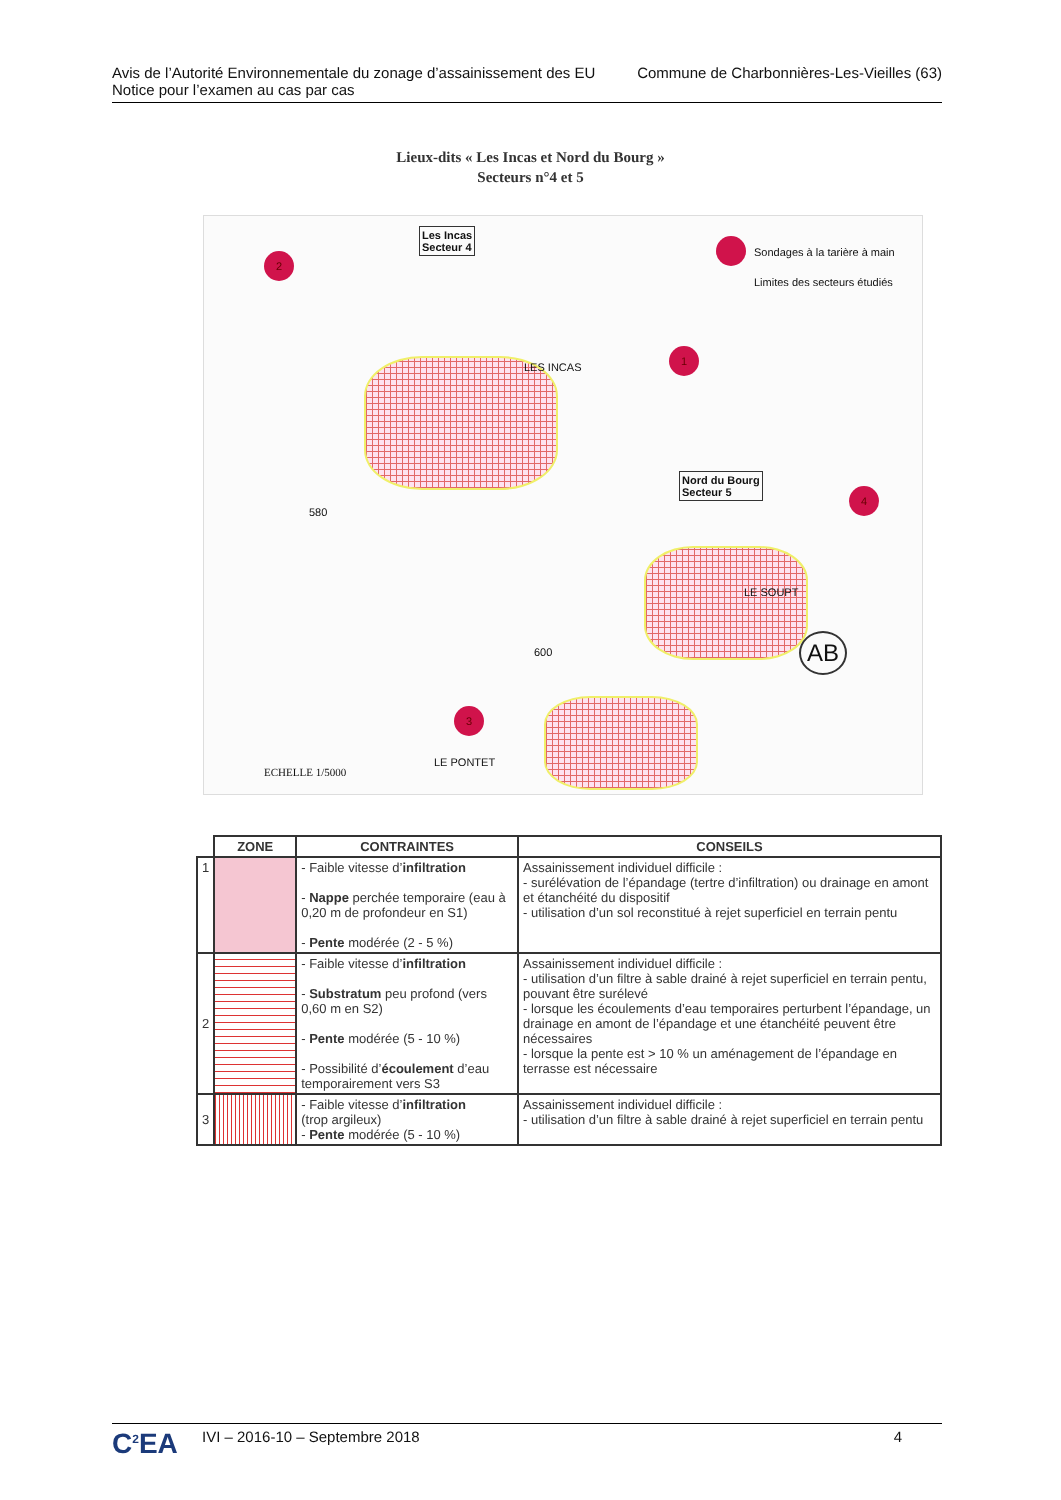Avis de l’Autorité Environnementale du zonage d’assainissement des EU
Notice pour l’examen au cas par cas
Commune de Charbonnières-Les-Vieilles (63)
Lieux-dits « Les Incas et Nord du Bourg »
Secteurs n°4 et 5
2
1
4
3
Les Incas
Secteur 4
Sondages à la tarière à main
Limites des secteurs étudiés
LES INCAS
Nord du Bourg
Secteur 5
LE SOUPT
AB
LE PONTET
ECHELLE 1/5000
580
600
| | ZONE | CONTRAINTES | CONSEILS |
| --- | --- | --- | --- |
| 1 | | - Faible vitesse d’ infiltration - Nappe perchée temporaire (eau à 0,20 m de profondeur en S1) - Pente modérée (2 - 5 %) | Assainissement individuel difficile : - surélévation de l’épandage (tertre d’infiltration) ou drainage en amont et étanchéité du dispositif - utilisation d’un sol reconstitué à rejet superficiel en terrain pentu |
| 2 | | - Faible vitesse d’ infiltration - Substratum peu profond (vers 0,60 m en S2) - Pente modérée (5 - 10 %) - Possibilité d’ écoulement d’eau temporairement vers S3 | Assainissement individuel difficile : - utilisation d’un filtre à sable drainé à rejet superficiel en terrain pentu, pouvant être surélevé - lorsque les écoulements d’eau temporaires perturbent l’épandage, un drainage en amont de l’épandage et une étanchéité peuvent être nécessaires - lorsque la pente est > 10 % un aménagement de l’épandage en terrasse est nécessaire |
| 3 | | - Faible vitesse d’ infiltration (trop argileux) - Pente modérée (5 - 10 %) | Assainissement individuel difficile : - utilisation d’un filtre à sable drainé à rejet superficiel en terrain pentu |
C<sup>2</sup>EA
IVI – 2016-10 – Septembre 2018 4